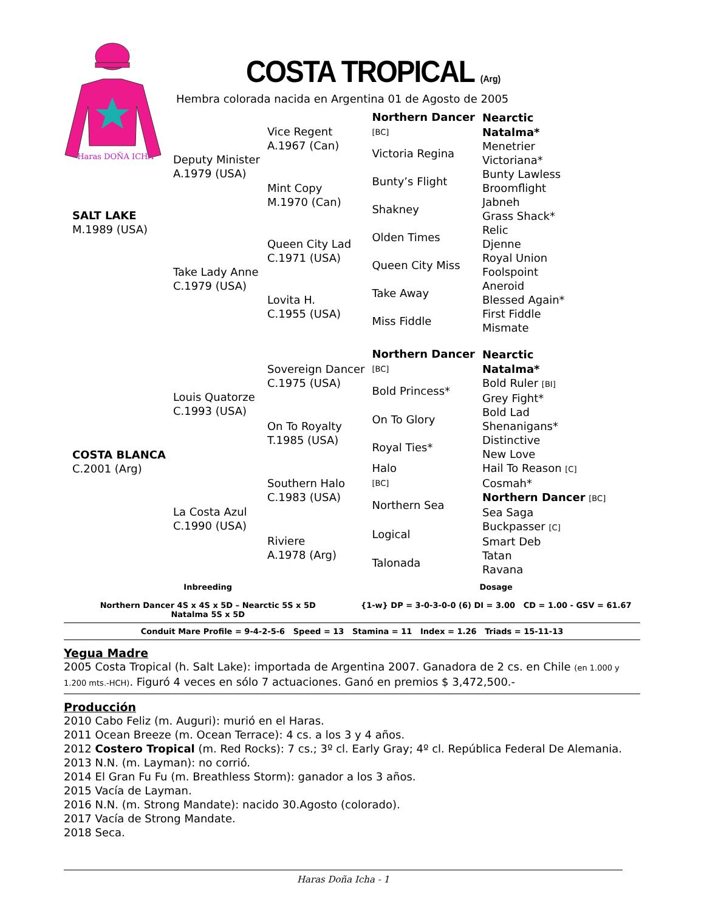Haras DOÑA ICHA
COSTA TROPICAL (Arg)
Hembra colorada nacida en Argentina 01 de Agosto de 2005
| SALT LAKE M.1989 (USA) | Deputy Minister A.1979 (USA) | Vice Regent A.1967 (Can) | Northern Dancer [BC] | Nearctic |
| | | | | Natalma* |
| | | | Victoria Regina | Menetrier |
| | | | | Victoriana* |
| | | Mint Copy M.1970 (Can) | Bunty’s Flight | Bunty Lawless |
| | | | | Broomflight |
| | | | Shakney | Jabneh |
| | | | | Grass Shack* |
| | Take Lady Anne C.1979 (USA) | Queen City Lad C.1971 (USA) | Olden Times | Relic |
| | | | | Djenne |
| | | | Queen City Miss | Royal Union |
| | | | | Foolspoint |
| | | Lovita H. C.1955 (USA) | Take Away | Aneroid |
| | | | | Blessed Again* |
| | | | Miss Fiddle | First Fiddle |
| | | | | Mismate |
| COSTA BLANCA C.2001 (Arg) | Louis Quatorze C.1993 (USA) | Sovereign Dancer C.1975 (USA) | Northern Dancer [BC] | Nearctic |
| | | | | Natalma* |
| | | | Bold Princess* | Bold Ruler [BI] |
| | | | | Grey Fight* |
| | | On To Royalty T.1985 (USA) | On To Glory | Bold Lad |
| | | | | Shenanigans* |
| | | | Royal Ties* | Distinctive |
| | | | | New Love |
| | La Costa Azul C.1990 (USA) | Southern Halo C.1983 (USA) | Halo [BC] | Hail To Reason [C] |
| | | | | Cosmah* |
| | | | Northern Sea | Northern Dancer [BC] |
| | | | | Sea Saga |
| | | Riviere A.1978 (Arg) | Logical | Buckpasser [C] |
| | | | | Smart Deb |
| | | | Talonada | Tatan |
| | | | | Ravana |
Inbreeding
Northern Dancer 4S x 4S x 5D – Nearctic 5S x 5D
Natalma 5S x 5D
Dosage
{1-w} DP = 3-0-3-0-0 (6) DI = 3.00 CD = 1.00 - GSV = 61.67
Conduit Mare Profile = 9-4-2-5-6 Speed = 13 Stamina = 11 Index = 1.26 Triads = 15-11-13
Yegua Madre
2005 Costa Tropical (h. Salt Lake): importada de Argentina 2007. Ganadora de 2 cs. en Chile (en 1.000 y 1.200 mts.-HCH). Figuró 4 veces en sólo 7 actuaciones. Ganó en premios $ 3,472,500.-
Producción
2010 Cabo Feliz (m. Auguri): murió en el Haras.
2011 Ocean Breeze (m. Ocean Terrace): 4 cs. a los 3 y 4 años.
2012 Costero Tropical (m. Red Rocks): 7 cs.; 3º cl. Early Gray; 4º cl. República Federal De Alemania.
2013 N.N. (m. Layman): no corrió.
2014 El Gran Fu Fu (m. Breathless Storm): ganador a los 3 años.
2015 Vacía de Layman.
2016 N.N. (m. Strong Mandate): nacido 30.Agosto (colorado).
2017 Vacía de Strong Mandate.
2018 Seca.
Haras Doña Icha - 1